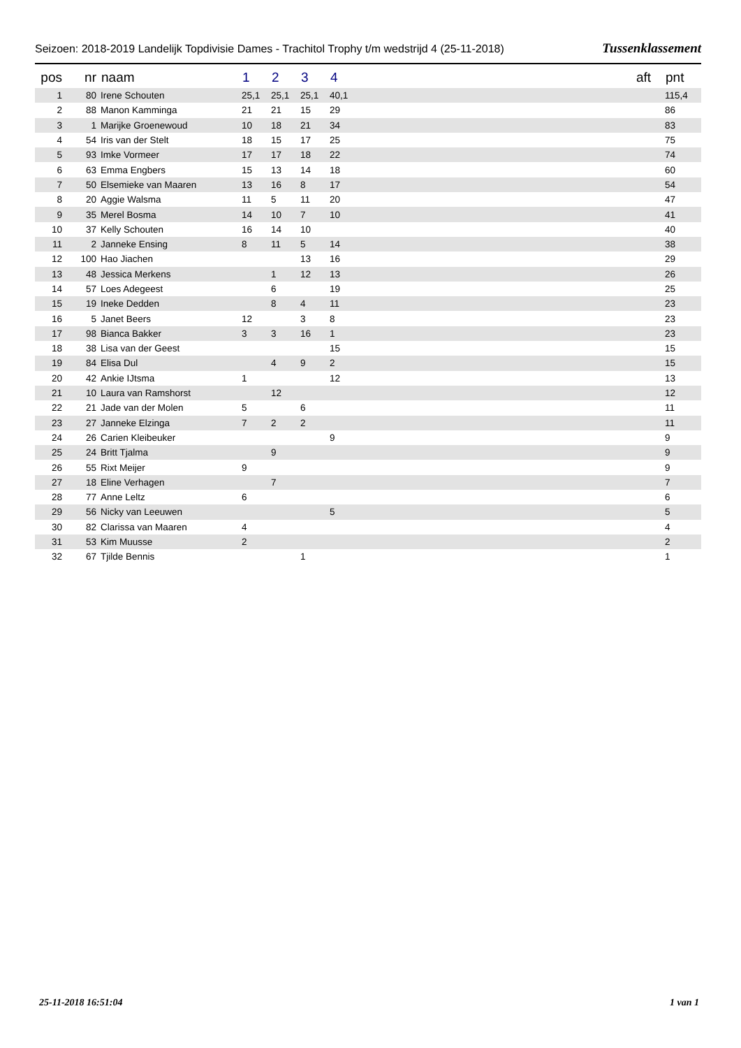Seizoen: 2018-2019 Landelijk Topdivisie Dames - Trachitol Trophy t/m wedstrijd 4 (25-11-2018) Tussenklassement
| pos | nr | naam | 1 | 2 | 3 | 4 | aft | pnt |
| --- | --- | --- | --- | --- | --- | --- | --- | --- |
| 1 | 80 | Irene Schouten | 25,1 | 25,1 | 25,1 | 40,1 | | 115,4 |
| 2 | 88 | Manon Kamminga | 21 | 21 | 15 | 29 | | 86 |
| 3 | 1 | Marijke Groenewoud | 10 | 18 | 21 | 34 | | 83 |
| 4 | 54 | Iris van der Stelt | 18 | 15 | 17 | 25 | | 75 |
| 5 | 93 | Imke Vormeer | 17 | 17 | 18 | 22 | | 74 |
| 6 | 63 | Emma Engbers | 15 | 13 | 14 | 18 | | 60 |
| 7 | 50 | Elsemieke van Maaren | 13 | 16 | 8 | 17 | | 54 |
| 8 | 20 | Aggie Walsma | 11 | 5 | 11 | 20 | | 47 |
| 9 | 35 | Merel Bosma | 14 | 10 | 7 | 10 | | 41 |
| 10 | 37 | Kelly Schouten | 16 | 14 | 10 | | | 40 |
| 11 | 2 | Janneke Ensing | 8 | 11 | 5 | 14 | | 38 |
| 12 | 100 | Hao Jiachen | | | 13 | 16 | | 29 |
| 13 | 48 | Jessica Merkens | | 1 | 12 | 13 | | 26 |
| 14 | 57 | Loes Adegeest | | 6 | | 19 | | 25 |
| 15 | 19 | Ineke Dedden | | 8 | 4 | 11 | | 23 |
| 16 | 5 | Janet Beers | 12 | | 3 | 8 | | 23 |
| 17 | 98 | Bianca Bakker | 3 | 3 | 16 | 1 | | 23 |
| 18 | 38 | Lisa van der Geest | | | | 15 | | 15 |
| 19 | 84 | Elisa Dul | | 4 | 9 | 2 | | 15 |
| 20 | 42 | Ankie IJtsma | 1 | | | 12 | | 13 |
| 21 | 10 | Laura van Ramshorst | | 12 | | | | 12 |
| 22 | 21 | Jade van der Molen | 5 | | 6 | | | 11 |
| 23 | 27 | Janneke Elzinga | 7 | 2 | 2 | | | 11 |
| 24 | 26 | Carien Kleibeuker | | | | 9 | | 9 |
| 25 | 24 | Britt Tjalma | | 9 | | | | 9 |
| 26 | 55 | Rixt Meijer | 9 | | | | | 9 |
| 27 | 18 | Eline Verhagen | | 7 | | | | 7 |
| 28 | 77 | Anne Leltz | 6 | | | | | 6 |
| 29 | 56 | Nicky van Leeuwen | | | | 5 | | 5 |
| 30 | 82 | Clarissa van Maaren | 4 | | | | | 4 |
| 31 | 53 | Kim Muusse | 2 | | | | | 2 |
| 32 | 67 | Tjilde Bennis | | | 1 | | | 1 |
25-11-2018 16:51:04 1 van 1